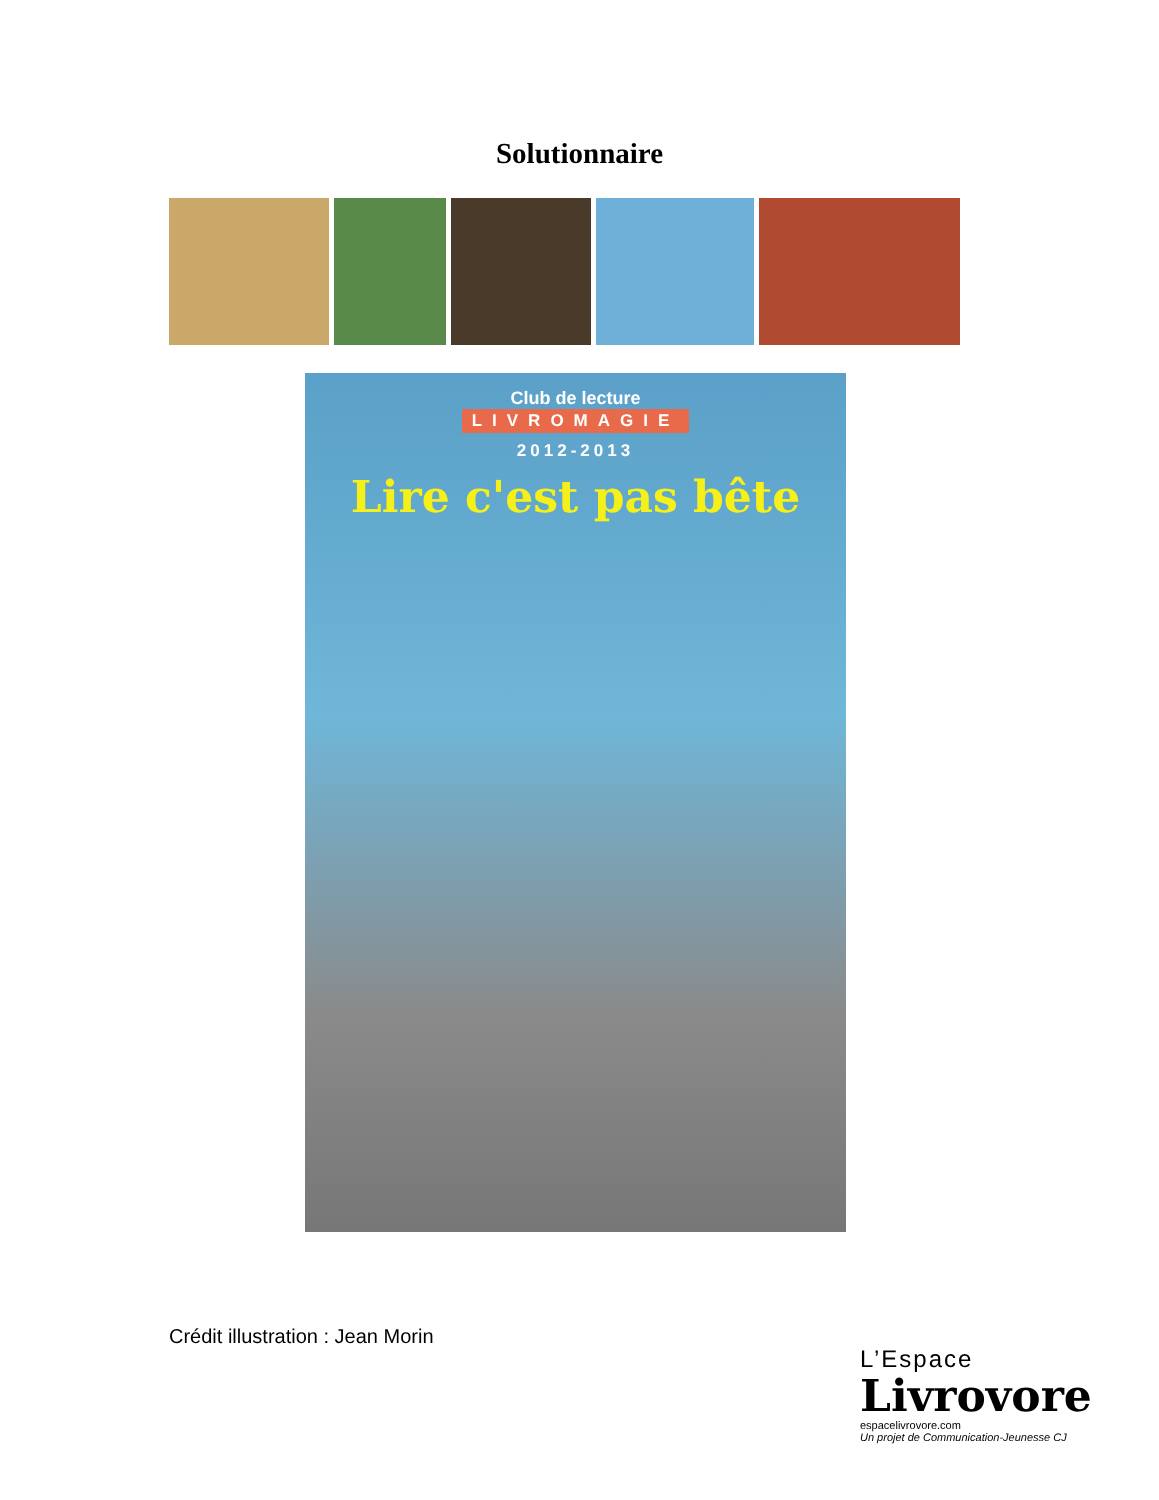Solutionnaire
Club de lecture
LIVROMAGIE
2012-2013
Lire c'est pas bête
Crédit illustration : Jean Morin
L’Espace
Livrovore
espacelivrovore.com
Un projet de Communication-Jeunesse CJ